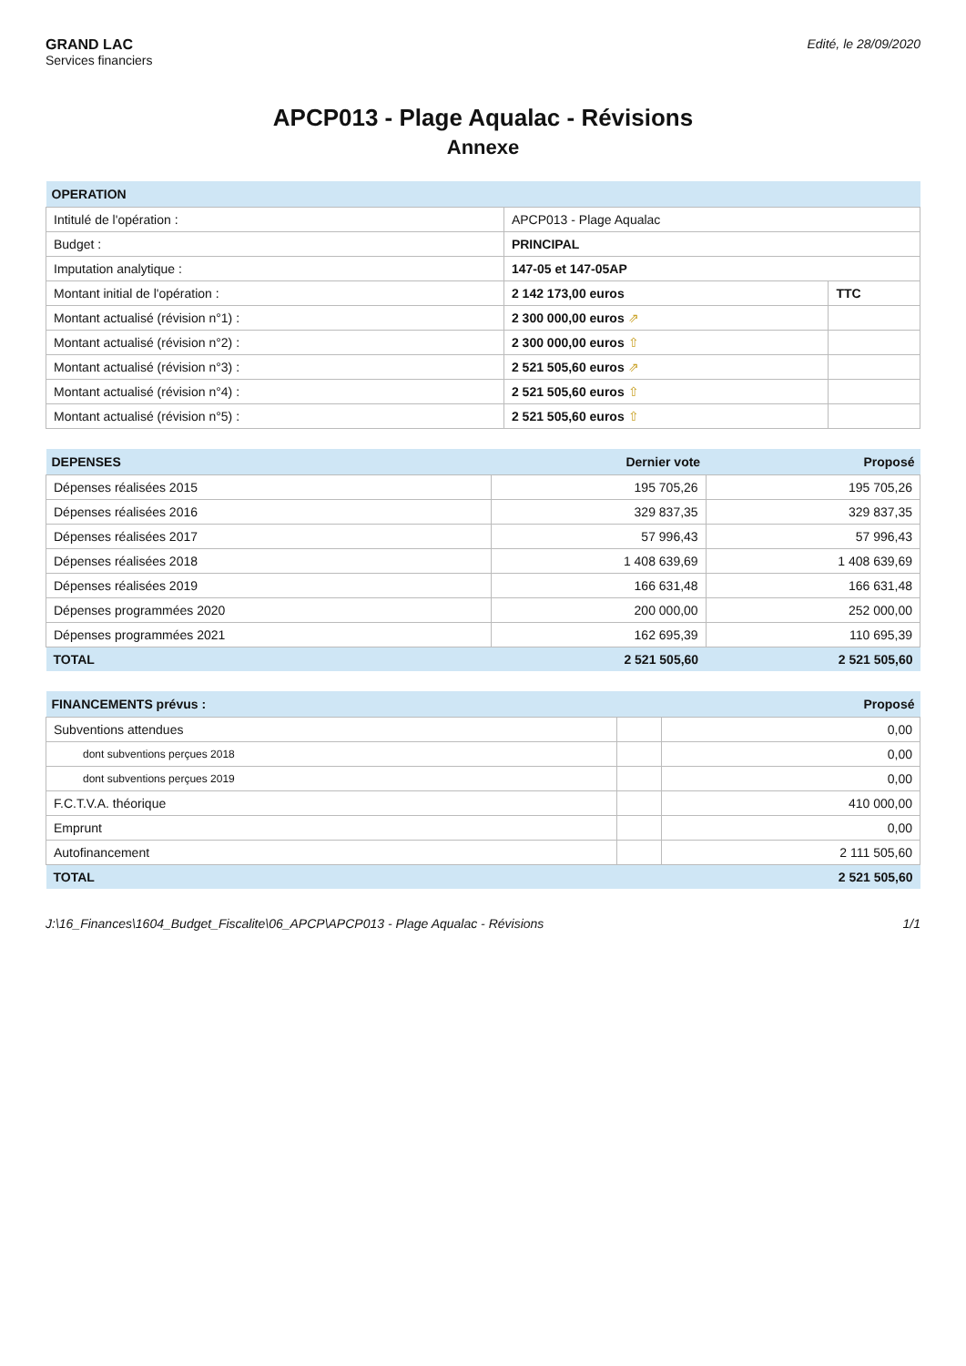GRAND LAC
Services financiers
Edité, le 28/09/2020
APCP013 - Plage Aqualac - Révisions
Annexe
| OPERATION | | |
| --- | --- | --- |
| Intitulé de l'opération : | APCP013 - Plage Aqualac | |
| Budget : | PRINCIPAL | |
| Imputation analytique : | 147-05 et 147-05AP | |
| Montant initial de l'opération : | 2 142 173,00 euros | TTC |
| Montant actualisé (révision n°1) : | 2 300 000,00 euros ⇗ | |
| Montant actualisé (révision n°2) : | 2 300 000,00 euros ⇧ | |
| Montant actualisé (révision n°3) : | 2 521 505,60 euros ⇗ | |
| Montant actualisé (révision n°4) : | 2 521 505,60 euros ⇧ | |
| Montant actualisé (révision n°5) : | 2 521 505,60 euros ⇧ | |
| DEPENSES | Dernier vote | Proposé |
| --- | --- | --- |
| Dépenses réalisées 2015 | 195 705,26 | 195 705,26 |
| Dépenses réalisées 2016 | 329 837,35 | 329 837,35 |
| Dépenses réalisées 2017 | 57 996,43 | 57 996,43 |
| Dépenses réalisées 2018 | 1 408 639,69 | 1 408 639,69 |
| Dépenses réalisées 2019 | 166 631,48 | 166 631,48 |
| Dépenses programmées 2020 | 200 000,00 | 252 000,00 |
| Dépenses programmées 2021 | 162 695,39 | 110 695,39 |
| TOTAL | 2 521 505,60 | 2 521 505,60 |
| FINANCEMENTS prévus : | | Proposé |
| --- | --- | --- |
| Subventions attendues | | 0,00 |
| dont subventions perçues 2018 | | 0,00 |
| dont subventions perçues 2019 | | 0,00 |
| F.C.T.V.A. théorique | | 410 000,00 |
| Emprunt | | 0,00 |
| Autofinancement | | 2 111 505,60 |
| TOTAL | | 2 521 505,60 |
J:\16_Finances\1604_Budget_Fiscalite\06_APCP\APCP013 - Plage Aqualac - Révisions 1/1